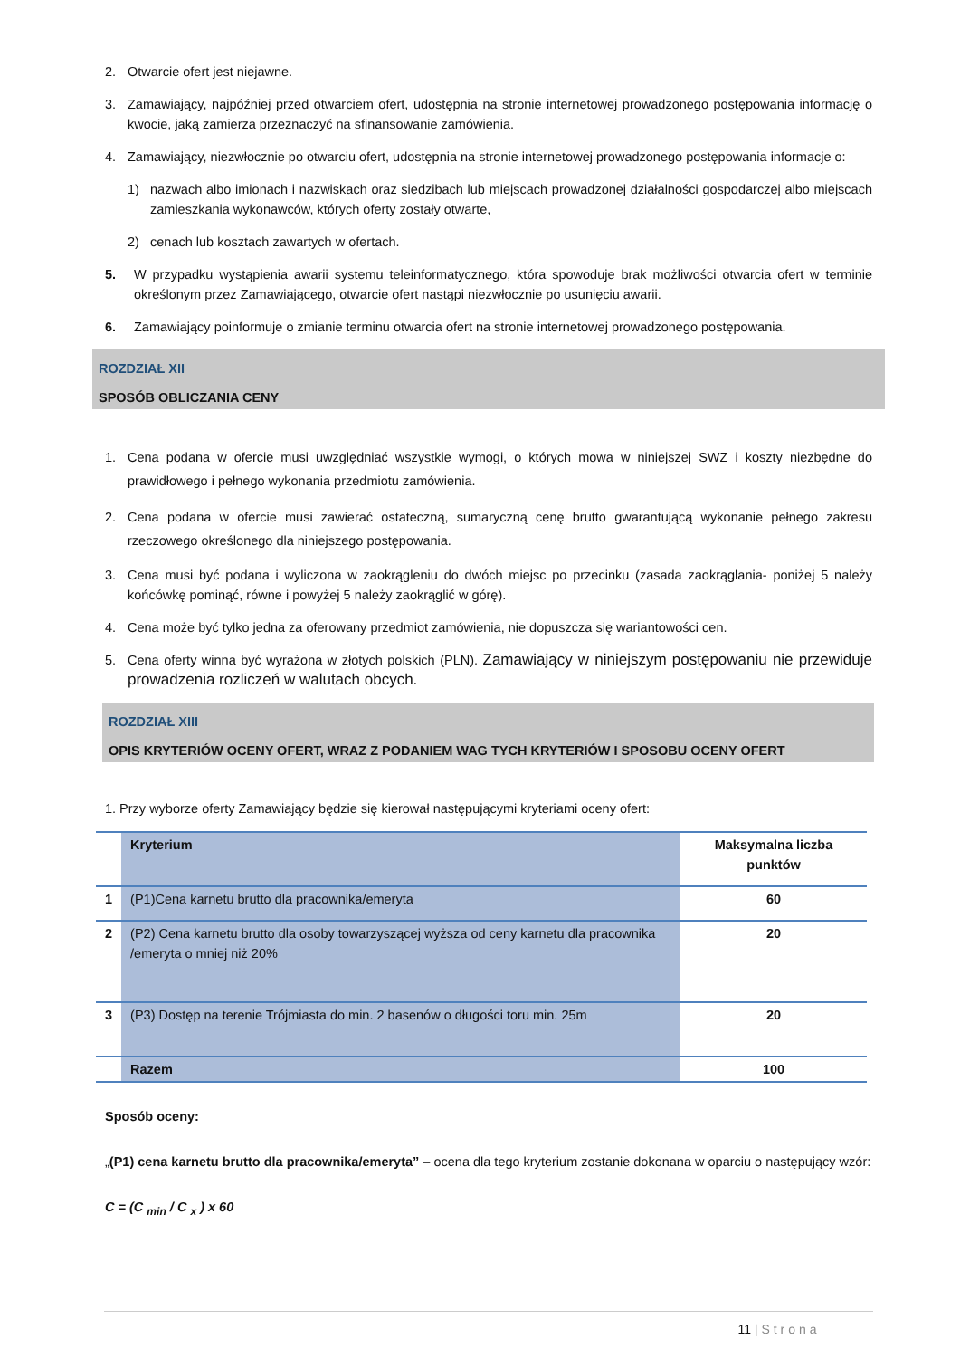2. Otwarcie ofert jest niejawne.
3. Zamawiający, najpóźniej przed otwarciem ofert, udostępnia na stronie internetowej prowadzonego postępowania informację o kwocie, jaką zamierza przeznaczyć na sfinansowanie zamówienia.
4. Zamawiający, niezwłocznie po otwarciu ofert, udostępnia na stronie internetowej prowadzonego postępowania informacje o:
1) nazwach albo imionach i nazwiskach oraz siedzibach lub miejscach prowadzonej działalności gospodarczej albo miejscach zamieszkania wykonawców, których oferty zostały otwarte,
2) cenach lub kosztach zawartych w ofertach.
5. W przypadku wystąpienia awarii systemu teleinformatycznego, która spowoduje brak możliwości otwarcia ofert w terminie określonym przez Zamawiającego, otwarcie ofert nastąpi niezwłocznie po usunięciu awarii.
6. Zamawiający poinformuje o zmianie terminu otwarcia ofert na stronie internetowej prowadzonego postępowania.
ROZDZIAŁ XII
SPOSÓB OBLICZANIA CENY
1. Cena podana w ofercie musi uwzględniać wszystkie wymogi, o których mowa w niniejszej SWZ i koszty niezbędne do prawidłowego i pełnego wykonania przedmiotu zamówienia.
2. Cena podana w ofercie musi zawierać ostateczną, sumaryczną cenę brutto gwarantującą wykonanie pełnego zakresu rzeczowego określonego dla niniejszego postępowania.
3. Cena musi być podana i wyliczona w zaokrągleniu do dwóch miejsc po przecinku (zasada zaokrąglania- poniżej 5 należy końcówkę pominąć, równe i powyżej 5 należy zaokrąglić w górę).
4. Cena może być tylko jedna za oferowany przedmiot zamówienia, nie dopuszcza się wariantowości cen.
5. Cena oferty winna być wyrażona w złotych polskich (PLN). Zamawiający w niniejszym postępowaniu nie przewiduje prowadzenia rozliczeń w walutach obcych.
ROZDZIAŁ XIII
OPIS KRYTERIÓW OCENY OFERT, WRAZ Z PODANIEM WAG TYCH KRYTERIÓW I SPOSOBU OCENY OFERT
1. Przy wyborze oferty Zamawiający będzie się kierował następującymi kryteriami oceny ofert:
| | Kryterium | Maksymalna liczba punktów |
| --- | --- | --- |
| 1 | (P1)Cena karnetu brutto dla pracownika/emeryta | 60 |
| 2 | (P2) Cena karnetu brutto dla osoby towarzyszącej wyższa od ceny karnetu dla pracownika /emeryta o mniej niż 20% | 20 |
| 3 | (P3) Dostęp na terenie Trójmiasta do min. 2 basenów o długości toru min. 25m | 20 |
| | Razem | 100 |
Sposób oceny:
„(P1) cena karnetu brutto dla pracownika/emeryta” – ocena dla tego kryterium zostanie dokonana w oparciu o następujący wzór:
C = (C <sub>min</sub> / C <sub>x</sub> ) x 60
11 | Strona